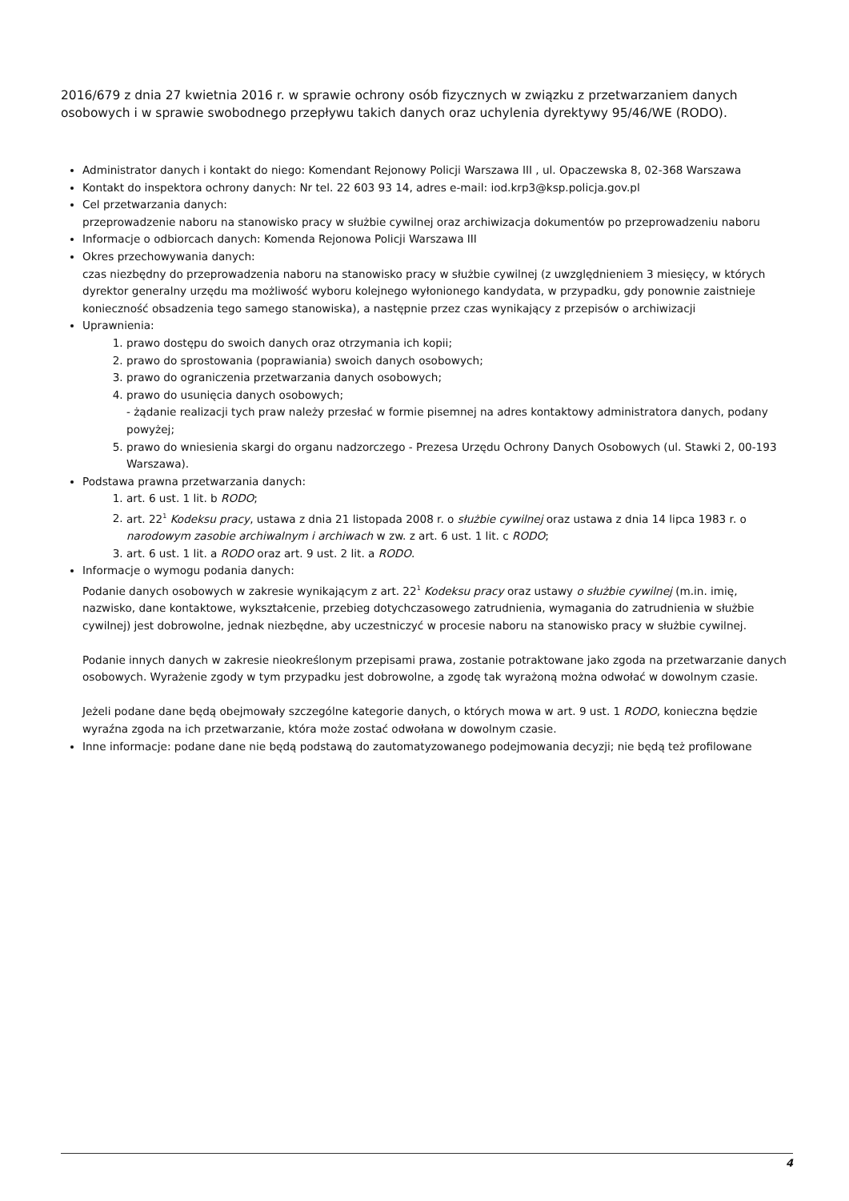2016/679 z dnia 27 kwietnia 2016 r. w sprawie ochrony osób fizycznych w związku z przetwarzaniem danych osobowych i w sprawie swobodnego przepływu takich danych oraz uchylenia dyrektywy 95/46/WE (RODO).
Administrator danych i kontakt do niego: Komendant Rejonowy Policji Warszawa III , ul. Opaczewska 8, 02-368 Warszawa
Kontakt do inspektora ochrony danych: Nr tel. 22 603 93 14, adres e-mail: iod.krp3@ksp.policja.gov.pl
Cel przetwarzania danych:
przeprowadzenie naboru na stanowisko pracy w służbie cywilnej oraz archiwizacja dokumentów po przeprowadzeniu naboru
Informacje o odbiorcach danych: Komenda Rejonowa Policji Warszawa III
Okres przechowywania danych:
czas niezbędny do przeprowadzenia naboru na stanowisko pracy w służbie cywilnej (z uwzględnieniem 3 miesięcy, w których dyrektor generalny urzędu ma możliwość wyboru kolejnego wyłonionego kandydata, w przypadku, gdy ponownie zaistnieje konieczność obsadzenia tego samego stanowiska), a następnie przez czas wynikający z przepisów o archiwizacji
Uprawnienia:
1. prawo dostępu do swoich danych oraz otrzymania ich kopii;
2. prawo do sprostowania (poprawiania) swoich danych osobowych;
3. prawo do ograniczenia przetwarzania danych osobowych;
4. prawo do usunięcia danych osobowych;
- żądanie realizacji tych praw należy przesłać w formie pisemnej na adres kontaktowy administratora danych, podany powyżej;
5. prawo do wniesienia skargi do organu nadzorczego - Prezesa Urzędu Ochrony Danych Osobowych (ul. Stawki 2, 00-193 Warszawa).
Podstawa prawna przetwarzania danych:
1. art. 6 ust. 1 lit. b RODO;
2. art. 22<sup>1</sup> Kodeksu pracy, ustawa z dnia 21 listopada 2008 r. o służbie cywilnej oraz ustawa z dnia 14 lipca 1983 r. o narodowym zasobie archiwalnym i archiwach w zw. z art. 6 ust. 1 lit. c RODO;
3. art. 6 ust. 1 lit. a RODO oraz art. 9 ust. 2 lit. a RODO.
Informacje o wymogu podania danych:
Podanie danych osobowych w zakresie wynikającym z art. 22<sup>1</sup> Kodeksu pracy oraz ustawy o służbie cywilnej (m.in. imię, nazwisko, dane kontaktowe, wykształcenie, przebieg dotychczasowego zatrudnienia, wymagania do zatrudnienia w służbie cywilnej) jest dobrowolne, jednak niezbędne, aby uczestniczyć w procesie naboru na stanowisko pracy w służbie cywilnej.
Podanie innych danych w zakresie nieokreślonym przepisami prawa, zostanie potraktowane jako zgoda na przetwarzanie danych osobowych. Wyrażenie zgody w tym przypadku jest dobrowolne, a zgodę tak wyrażoną można odwołać w dowolnym czasie.
Jeżeli podane dane będą obejmowały szczególne kategorie danych, o których mowa w art. 9 ust. 1 RODO, konieczna będzie wyraźna zgoda na ich przetwarzanie, która może zostać odwołana w dowolnym czasie.
Inne informacje: podane dane nie będą podstawą do zautomatyzowanego podejmowania decyzji; nie będą też profilowane
4